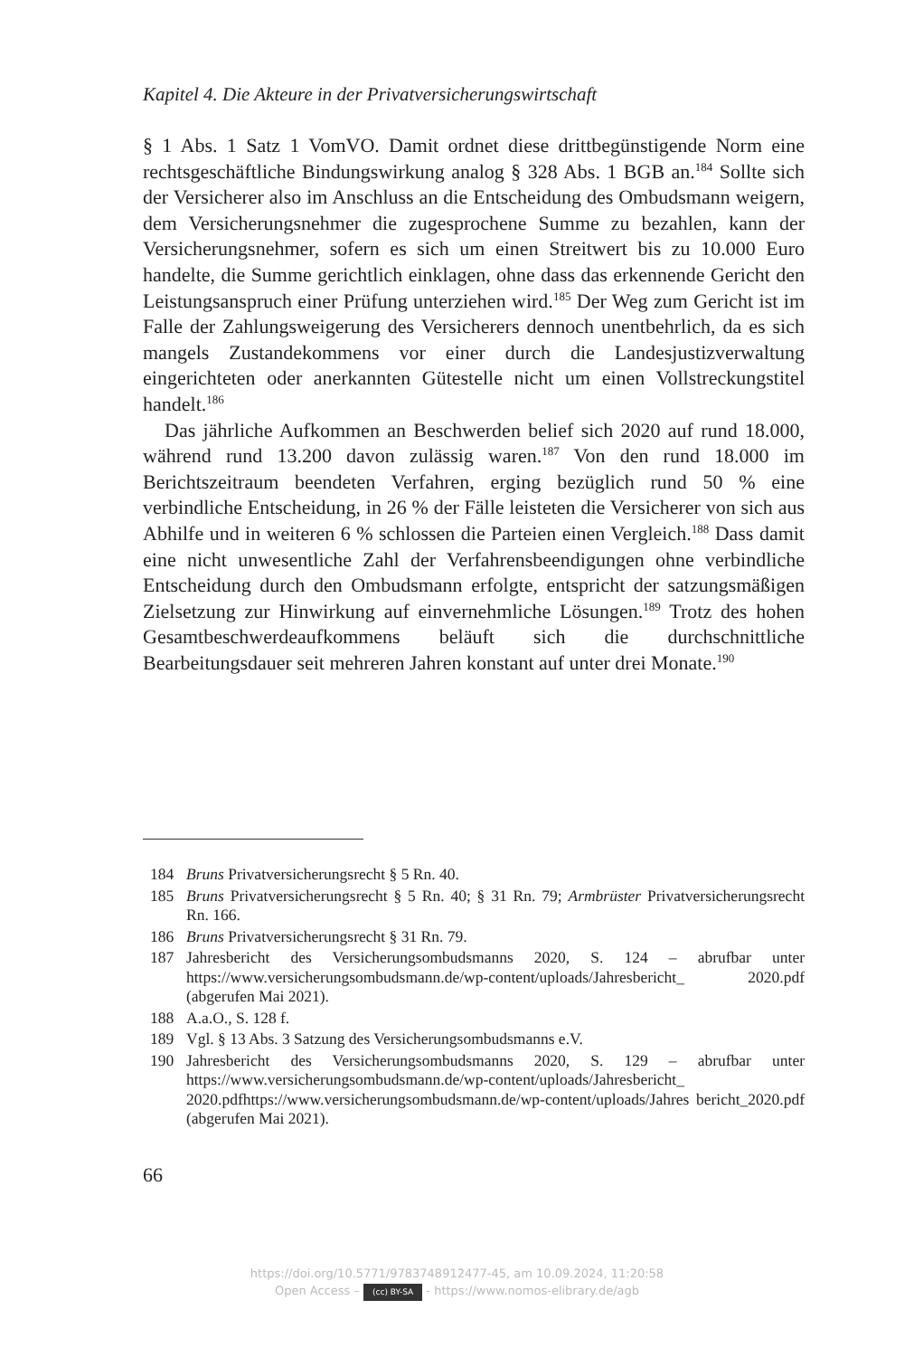Kapitel 4. Die Akteure in der Privatversicherungswirtschaft
§ 1 Abs. 1 Satz 1 VomVO. Damit ordnet diese drittbegünstigende Norm eine rechtsgeschäftliche Bindungswirkung analog § 328 Abs. 1 BGB an.<sup>184</sup> Sollte sich der Versicherer also im Anschluss an die Entscheidung des Ombudsmann weigern, dem Versicherungsnehmer die zugesprochene Summe zu bezahlen, kann der Versicherungsnehmer, sofern es sich um einen Streitwert bis zu 10.000 Euro handelte, die Summe gerichtlich einklagen, ohne dass das erkennende Gericht den Leistungsanspruch einer Prüfung unterziehen wird.<sup>185</sup> Der Weg zum Gericht ist im Falle der Zahlungsweigerung des Versicherers dennoch unentbehrlich, da es sich mangels Zustandekommens vor einer durch die Landesjustizverwaltung eingerichteten oder anerkannten Gütestelle nicht um einen Vollstreckungstitel handelt.<sup>186</sup>
Das jährliche Aufkommen an Beschwerden belief sich 2020 auf rund 18.000, während rund 13.200 davon zulässig waren.<sup>187</sup> Von den rund 18.000 im Berichtszeitraum beendeten Verfahren, erging bezüglich rund 50 % eine verbindliche Entscheidung, in 26 % der Fälle leisteten die Versicherer von sich aus Abhilfe und in weiteren 6 % schlossen die Parteien einen Vergleich.<sup>188</sup> Dass damit eine nicht unwesentliche Zahl der Verfahrensbeendigungen ohne verbindliche Entscheidung durch den Ombudsmann erfolgte, entspricht der satzungsmäßigen Zielsetzung zur Hinwirkung auf einvernehmliche Lösungen.<sup>189</sup> Trotz des hohen Gesamtbeschwerdeaufkommens beläuft sich die durchschnittliche Bearbeitungsdauer seit mehreren Jahren konstant auf unter drei Monate.<sup>190</sup>
184 Bruns Privatversicherungsrecht § 5 Rn. 40.
185 Bruns Privatversicherungsrecht § 5 Rn. 40; § 31 Rn. 79; Armbrüster Privatversicherungsrecht Rn. 166.
186 Bruns Privatversicherungsrecht § 31 Rn. 79.
187 Jahresbericht des Versicherungsombudsmanns 2020, S. 124 – abrufbar unter https://www.versicherungsombudsmann.de/wp-content/uploads/Jahresbericht_ 2020.pdf (abgerufen Mai 2021).
188 A.a.O., S. 128 f.
189 Vgl. § 13 Abs. 3 Satzung des Versicherungsombudsmanns e.V.
190 Jahresbericht des Versicherungsombudsmanns 2020, S. 129 – abrufbar unter https://www.versicherungsombudsmann.de/wp-content/uploads/Jahresbericht_ 2020.pdfhttps://www.versicherungsombudsmann.de/wp-content/uploads/Jahres bericht_2020.pdf (abgerufen Mai 2021).
66
https://doi.org/10.5771/9783748912477-45, am 10.09.2024, 11:20:58
Open Access – (cc) BY-SA - https://www.nomos-elibrary.de/agb